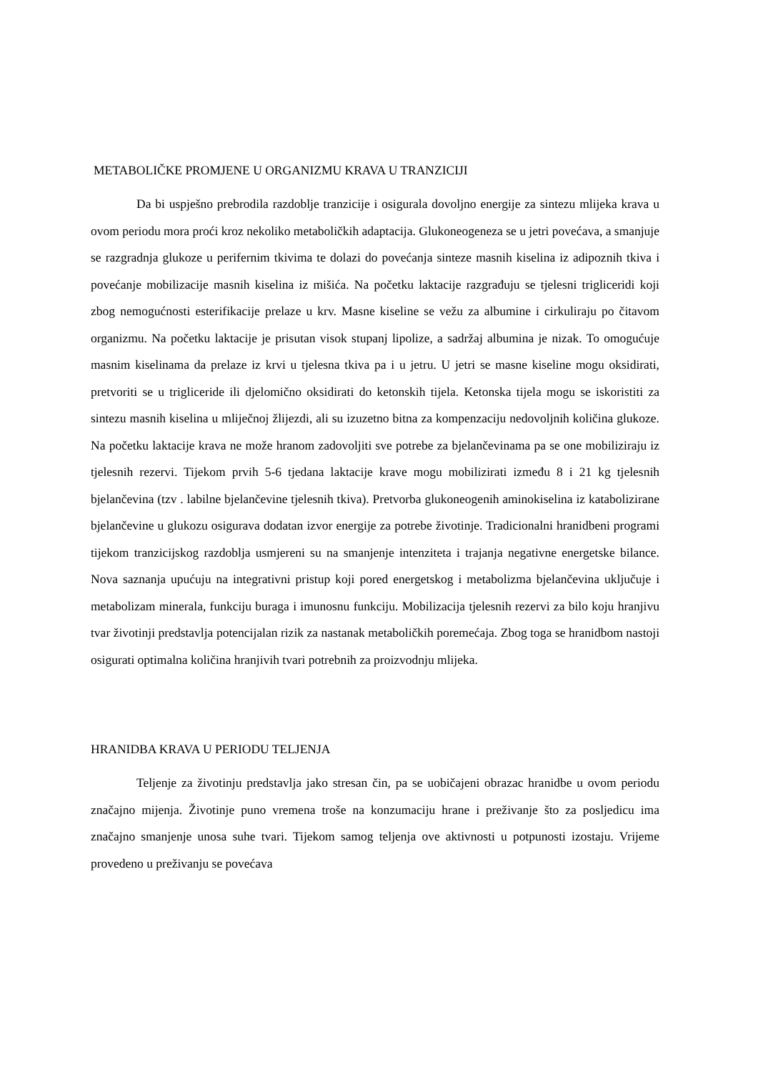METABOLIČKE PROMJENE U ORGANIZMU KRAVA U TRANZICIJI
Da bi uspješno prebrodila razdoblje tranzicije i osigurala dovoljno energije za sintezu mlijeka krava u ovom periodu mora proći kroz nekoliko metaboličkih adaptacija. Glukoneogeneza se u jetri povećava, a smanjuje se razgradnja glukoze u perifernim tkivima te dolazi do povećanja sinteze masnih kiselina iz adipoznih tkiva i povećanje mobilizacije masnih kiselina iz mišića. Na početku laktacije razgrađuju se tjelesni trigliceridi koji zbog nemogućnosti esterifikacije prelaze u krv. Masne kiseline se vežu za albumine i cirkuliraju po čitavom organizmu. Na početku laktacije je prisutan visok stupanj lipolize, a sadržaj albumina je nizak. To omogućuje masnim kiselinama da prelaze iz krvi u tjelesna tkiva pa i u jetru. U jetri se masne kiseline mogu oksidirati, pretvoriti se u trigliceride ili djelomično oksidirati do ketonskih tijela. Ketonska tijela mogu se iskoristiti za sintezu masnih kiselina u mliječnoj žlijezdi, ali su izuzetno bitna za kompenzaciju nedovoljnih količina glukoze. Na početku laktacije krava ne može hranom zadovoljiti sve potrebe za bjelančevinama pa se one mobiliziraju iz tjelesnih rezervi. Tijekom prvih 5-6 tjedana laktacije krave mogu mobilizirati između 8 i 21 kg tjelesnih bjelančevina (tzv . labilne bjelančevine tjelesnih tkiva). Pretvorba glukoneogenih aminokiselina iz katabolizirane bjelančevine u glukozu osigurava dodatan izvor energije za potrebe životinje. Tradicionalni hranidbeni programi tijekom tranzicijskog razdoblja usmjereni su na smanjenje intenziteta i trajanja negativne energetske bilance. Nova saznanja upućuju na integrativni pristup koji pored energetskog i metabolizma bjelančevina uključuje i metabolizam minerala, funkciju buraga i imunosnu funkciju. Mobilizacija tjelesnih rezervi za bilo koju hranjivu tvar životinji predstavlja potencijalan rizik za nastanak metaboličkih poremećaja. Zbog toga se hranidbom nastoji osigurati optimalna količina hranjivih tvari potrebnih za proizvodnju mlijeka.
HRANIDBA KRAVA U PERIODU TELJENJA
Teljenje za životinju predstavlja jako stresan čin, pa se uobičajeni obrazac hranidbe u ovom periodu značajno mijenja. Životinje puno vremena troše na konzumaciju hrane i preživanje što za posljedicu ima značajno smanjenje unosa suhe tvari. Tijekom samog teljenja ove aktivnosti u potpunosti izostaju. Vrijeme provedeno u preživanju se povećava